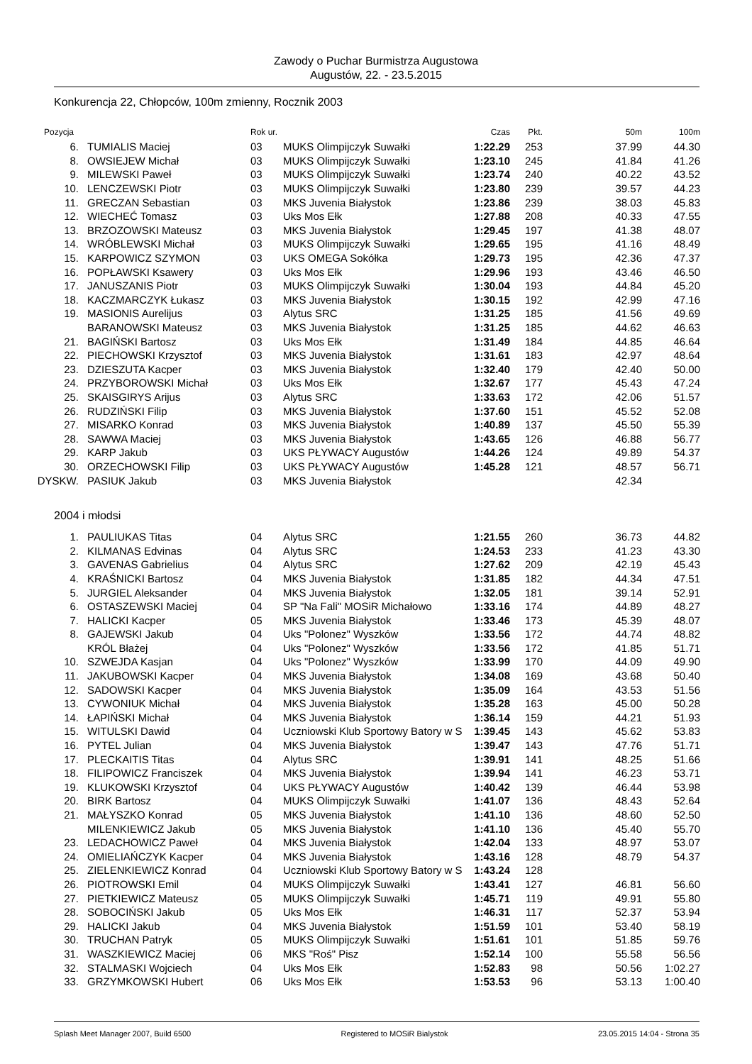Zawody o Puchar Burmistrza Augustowa
Augustów, 22. - 23.5.2015
Konkurencja 22, Chłopców, 100m zmienny, Rocznik 2003
| Pozycja | | Rok ur. | | Czas | Pkt. | 50m | 100m |
| --- | --- | --- | --- | --- | --- | --- | --- |
| 6. | TUMIALIS Maciej | 03 | MUKS Olimpijczyk Suwałki | 1:22.29 | 253 | 37.99 | 44.30 |
| 8. | OWSIEJEW Michał | 03 | MUKS Olimpijczyk Suwałki | 1:23.10 | 245 | 41.84 | 41.26 |
| 9. | MILEWSKI Paweł | 03 | MUKS Olimpijczyk Suwałki | 1:23.74 | 240 | 40.22 | 43.52 |
| 10. | LENCZEWSKI Piotr | 03 | MUKS Olimpijczyk Suwałki | 1:23.80 | 239 | 39.57 | 44.23 |
| 11. | GRECZAN Sebastian | 03 | MKS Juvenia Białystok | 1:23.86 | 239 | 38.03 | 45.83 |
| 12. | WIECHEĆ Tomasz | 03 | Uks Mos Ełk | 1:27.88 | 208 | 40.33 | 47.55 |
| 13. | BRZOZOWSKI Mateusz | 03 | MKS Juvenia Białystok | 1:29.45 | 197 | 41.38 | 48.07 |
| 14. | WRÓBLEWSKI Michał | 03 | MUKS Olimpijczyk Suwałki | 1:29.65 | 195 | 41.16 | 48.49 |
| 15. | KARPOWICZ SZYMON | 03 | UKS OMEGA Sokółka | 1:29.73 | 195 | 42.36 | 47.37 |
| 16. | POPŁAWSKI Ksawery | 03 | Uks Mos Ełk | 1:29.96 | 193 | 43.46 | 46.50 |
| 17. | JANUSZANIS Piotr | 03 | MUKS Olimpijczyk Suwałki | 1:30.04 | 193 | 44.84 | 45.20 |
| 18. | KACZMARCZYK Łukasz | 03 | MKS Juvenia Białystok | 1:30.15 | 192 | 42.99 | 47.16 |
| 19. | MASIONIS Aurelijus | 03 | Alytus SRC | 1:31.25 | 185 | 41.56 | 49.69 |
| | BARANOWSKI Mateusz | 03 | MKS Juvenia Białystok | 1:31.25 | 185 | 44.62 | 46.63 |
| 21. | BAGIŃSKI Bartosz | 03 | Uks Mos Ełk | 1:31.49 | 184 | 44.85 | 46.64 |
| 22. | PIECHOWSKI Krzysztof | 03 | MKS Juvenia Białystok | 1:31.61 | 183 | 42.97 | 48.64 |
| 23. | DZIESZUTA Kacper | 03 | MKS Juvenia Białystok | 1:32.40 | 179 | 42.40 | 50.00 |
| 24. | PRZYBOROWSKI Michał | 03 | Uks Mos Ełk | 1:32.67 | 177 | 45.43 | 47.24 |
| 25. | SKAISGIRYS Arijus | 03 | Alytus SRC | 1:33.63 | 172 | 42.06 | 51.57 |
| 26. | RUDZIŃSKI Filip | 03 | MKS Juvenia Białystok | 1:37.60 | 151 | 45.52 | 52.08 |
| 27. | MISARKO Konrad | 03 | MKS Juvenia Białystok | 1:40.89 | 137 | 45.50 | 55.39 |
| 28. | SAWWA Maciej | 03 | MKS Juvenia Białystok | 1:43.65 | 126 | 46.88 | 56.77 |
| 29. | KARP Jakub | 03 | UKS PŁYWACY Augustów | 1:44.26 | 124 | 49.89 | 54.37 |
| 30. | ORZECHOWSKI Filip | 03 | UKS PŁYWACY Augustów | 1:45.28 | 121 | 48.57 | 56.71 |
| DYSKW. | PASIUK Jakub | 03 | MKS Juvenia Białystok | | | 42.34 | |
| 2004 i młodsi | | | | | | | |
| 1. | PAULIUKAS Titas | 04 | Alytus SRC | 1:21.55 | 260 | 36.73 | 44.82 |
| 2. | KILMANAS Edvinas | 04 | Alytus SRC | 1:24.53 | 233 | 41.23 | 43.30 |
| 3. | GAVENAS Gabrielius | 04 | Alytus SRC | 1:27.62 | 209 | 42.19 | 45.43 |
| 4. | KRAŚNICKI Bartosz | 04 | MKS Juvenia Białystok | 1:31.85 | 182 | 44.34 | 47.51 |
| 5. | JURGIEL Aleksander | 04 | MKS Juvenia Białystok | 1:32.05 | 181 | 39.14 | 52.91 |
| 6. | OSTASZEWSKI Maciej | 04 | SP "Na Fali" MOSiR Michałowo | 1:33.16 | 174 | 44.89 | 48.27 |
| 7. | HALICKI Kacper | 05 | MKS Juvenia Białystok | 1:33.46 | 173 | 45.39 | 48.07 |
| 8. | GAJEWSKI Jakub | 04 | Uks "Polonez" Wyszków | 1:33.56 | 172 | 44.74 | 48.82 |
| | KRÓL Błażej | 04 | Uks "Polonez" Wyszków | 1:33.56 | 172 | 41.85 | 51.71 |
| 10. | SZWEJDA Kasjan | 04 | Uks "Polonez" Wyszków | 1:33.99 | 170 | 44.09 | 49.90 |
| 11. | JAKUBOWSKI Kacper | 04 | MKS Juvenia Białystok | 1:34.08 | 169 | 43.68 | 50.40 |
| 12. | SADOWSKI Kacper | 04 | MKS Juvenia Białystok | 1:35.09 | 164 | 43.53 | 51.56 |
| 13. | CYWONIUK Michał | 04 | MKS Juvenia Białystok | 1:35.28 | 163 | 45.00 | 50.28 |
| 14. | ŁAPIŃSKI Michał | 04 | MKS Juvenia Białystok | 1:36.14 | 159 | 44.21 | 51.93 |
| 15. | WITULSKI Dawid | 04 | Uczniowski Klub Sportowy Batory w S | 1:39.45 | 143 | 45.62 | 53.83 |
| 16. | PYTEL Julian | 04 | MKS Juvenia Białystok | 1:39.47 | 143 | 47.76 | 51.71 |
| 17. | PLECKAITIS Titas | 04 | Alytus SRC | 1:39.91 | 141 | 48.25 | 51.66 |
| 18. | FILIPOWICZ Franciszek | 04 | MKS Juvenia Białystok | 1:39.94 | 141 | 46.23 | 53.71 |
| 19. | KLUKOWSKI Krzysztof | 04 | UKS PŁYWACY Augustów | 1:40.42 | 139 | 46.44 | 53.98 |
| 20. | BIRK Bartosz | 04 | MUKS Olimpijczyk Suwałki | 1:41.07 | 136 | 48.43 | 52.64 |
| 21. | MAŁYSZKO Konrad | 05 | MKS Juvenia Białystok | 1:41.10 | 136 | 48.60 | 52.50 |
| | MILENKIEWICZ Jakub | 05 | MKS Juvenia Białystok | 1:41.10 | 136 | 45.40 | 55.70 |
| 23. | LEDACHOWICZ Paweł | 04 | MKS Juvenia Białystok | 1:42.04 | 133 | 48.97 | 53.07 |
| 24. | OMIELIAŃCZYK Kacper | 04 | MKS Juvenia Białystok | 1:43.16 | 128 | 48.79 | 54.37 |
| 25. | ZIELENKIEWICZ Konrad | 04 | Uczniowski Klub Sportowy Batory w S | 1:43.24 | 128 | | |
| 26. | PIOTROWSKI Emil | 04 | MUKS Olimpijczyk Suwałki | 1:43.41 | 127 | 46.81 | 56.60 |
| 27. | PIETKIEWICZ Mateusz | 05 | MUKS Olimpijczyk Suwałki | 1:45.71 | 119 | 49.91 | 55.80 |
| 28. | SOBOCIŃSKI Jakub | 05 | Uks Mos Ełk | 1:46.31 | 117 | 52.37 | 53.94 |
| 29. | HALICKI Jakub | 04 | MKS Juvenia Białystok | 1:51.59 | 101 | 53.40 | 58.19 |
| 30. | TRUCHAN Patryk | 05 | MUKS Olimpijczyk Suwałki | 1:51.61 | 101 | 51.85 | 59.76 |
| 31. | WASZKIEWICZ Maciej | 06 | MKS "Roś" Pisz | 1:52.14 | 100 | 55.58 | 56.56 |
| 32. | STALMASKI Wojciech | 04 | Uks Mos Ełk | 1:52.83 | 98 | 50.56 | 1:02.27 |
| 33. | GRZYMKOWSKI Hubert | 06 | Uks Mos Ełk | 1:53.53 | 96 | 53.13 | 1:00.40 |
Splash Meet Manager 2007, Build 6500 Registered to MOSiR Bialystok 23.05.2015 14:04 - Strona 35